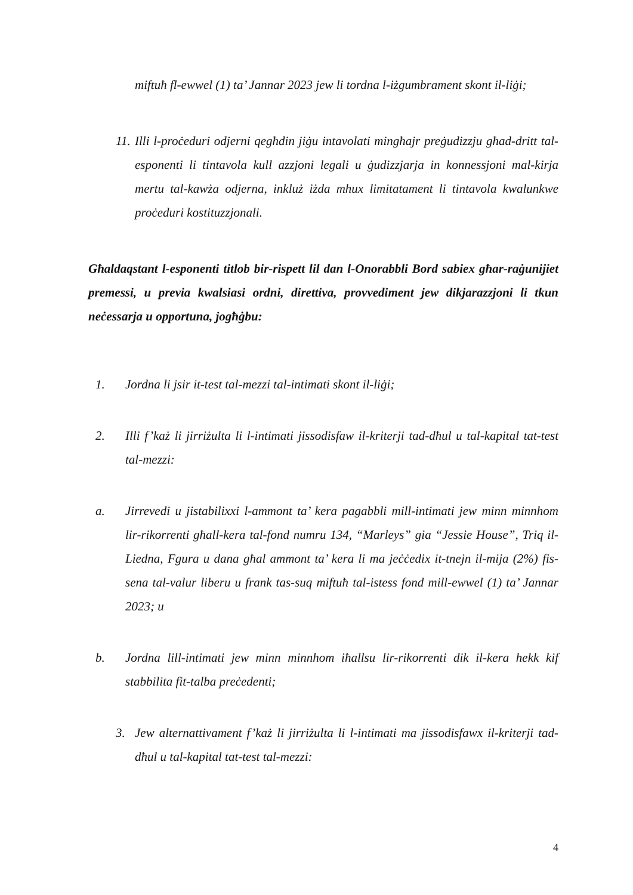miftuħ fl-ewwel (1) ta’ Jannar 2023 jew li tordna l-iżgumbrament skont il-liġi;
11. Illi l-proċeduri odjerni qegħdin jiġu intavolati mingħajr preġudizzju għad-dritt tal-esponenti li tintavola kull azzjoni legali u ġudizzjarja in konnessjoni mal-kirja mertu tal-kawża odjerna, inkluż iżda mhux limitatament li tintavola kwalunkwe proċeduri kostituzzjonali.
Għaldaqstant l-esponenti titlob bir-rispett lil dan l-Onorabbli Bord sabiex għar-raġunijiet premessi, u previa kwalsiasi ordni, direttiva, provvediment jew dikjarazzjoni li tkun neċessarja u opportuna, jogħġbu:
1. Jordna li jsir it-test tal-mezzi tal-intimati skont il-liġi;
2. Illi f’każ li jirriżulta li l-intimati jissodisfaw il-kriterji tad-dħul u tal-kapital tat-test tal-mezzi:
a. Jirrevedi u jistabilixxi l-ammont ta’ kera pagabbli mill-intimati jew minn minnhom lir-rikorrenti għall-kera tal-fond numru 134, “Marleys” gia “Jessie House”, Triq il-Liedna, Fgura u dana għal ammont ta’ kera li ma jeċċedix it-tnejn il-mija (2%) fis-sena tal-valur liberu u frank tas-suq miftuħ tal-istess fond mill-ewwel (1) ta’ Jannar 2023; u
b. Jordna lill-intimati jew minn minnhom iħallsu lir-rikorrenti dik il-kera hekk kif stabbilita fit-talba preċedenti;
3. Jew alternattivament f’każ li jirriżulta li l-intimati ma jissodisfawx il-kriterji tad-dħul u tal-kapital tat-test tal-mezzi:
4